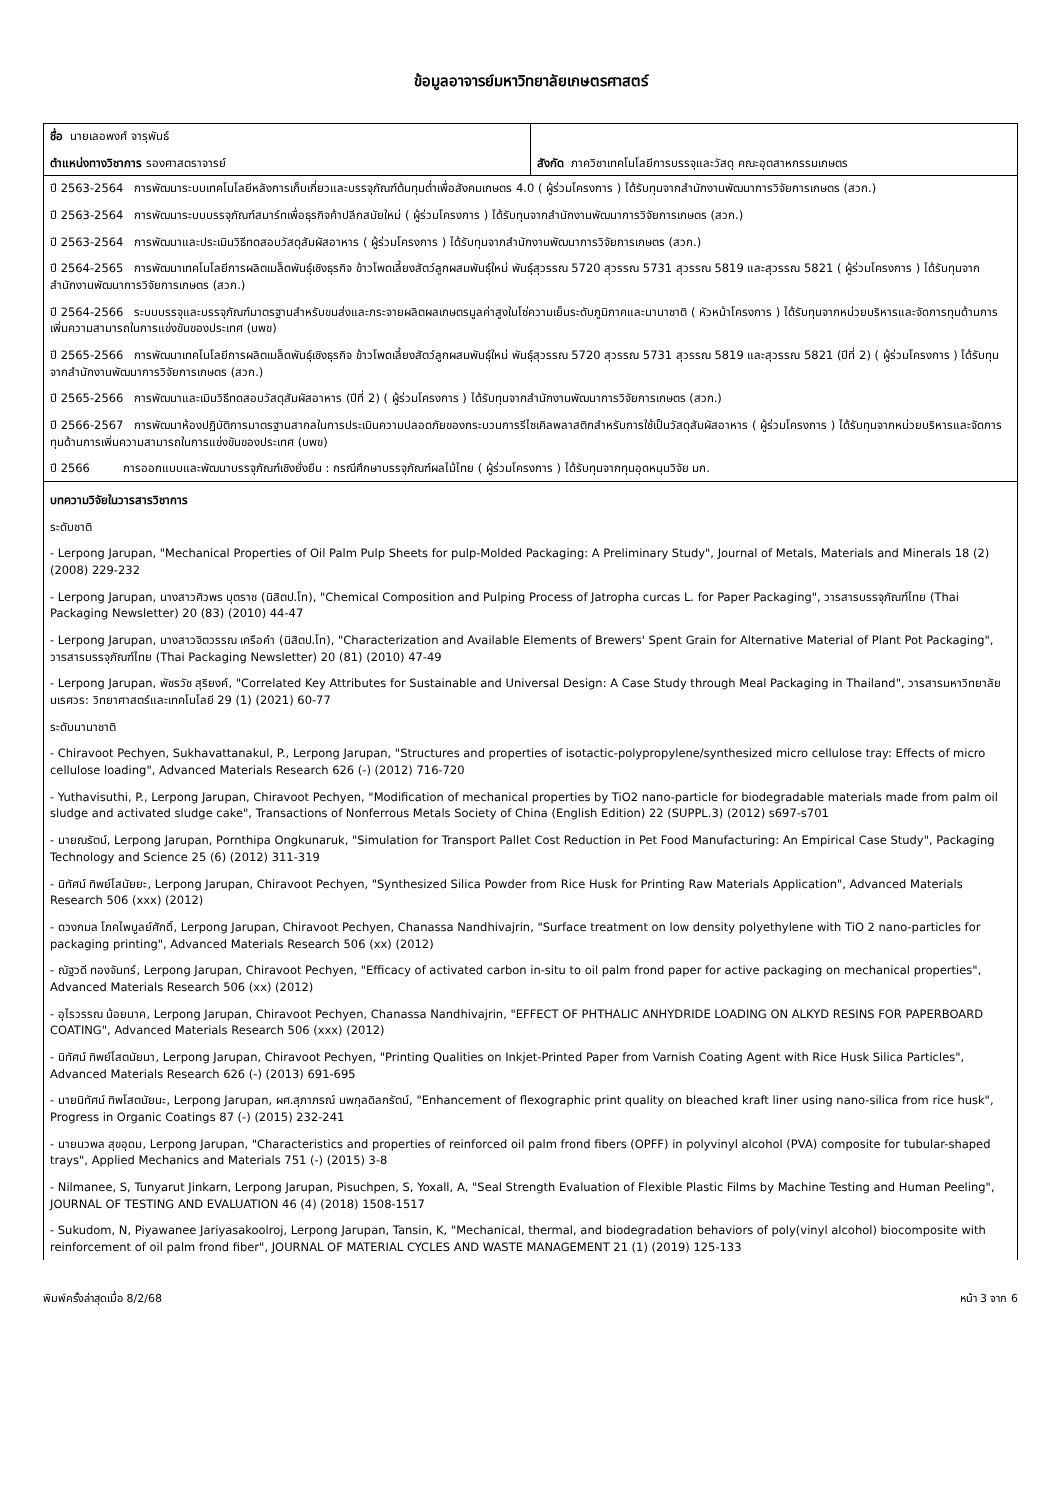ข้อมูลอาจารย์มหาวิทยาลัยเกษตรศาสตร์
| ชื่อ นายเลอพงศ์ จารุพันธ์ ตำแหน่งทางวิชาการ รองศาสตราจารย์ | สังกัด ภาควิชาเทคโนโลยีการบรรจุและวัสดุ คณะอุตสาหกรรมเกษตร |
| ปี 2563-2564 การพัฒนาระบบเทคโนโลยีหลังการเก็บเกี่ยวและบรรจุภัณฑ์ต้นทุนต่ำเพื่อสังคมเกษตร 4.0 ( ผู้ร่วมโครงการ ) ได้รับทุนจากสำนักงานพัฒนาการวิจัยการเกษตร (สวก.) ปี 2563-2564 การพัฒนาระบบบรรจุภัณฑ์สมาร์ทเพื่อธุรกิจค้าปลีกสมัยใหม่ ( ผู้ร่วมโครงการ ) ได้รับทุนจากสำนักงานพัฒนาการวิจัยการเกษตร (สวก.) ปี 2563-2564 การพัฒนาและประเมินวิธีทดสอบวัสดุสัมผัสอาหาร ( ผู้ร่วมโครงการ ) ได้รับทุนจากสำนักงานพัฒนาการวิจัยการเกษตร (สวก.) ปี 2564-2565 การพัฒนาเทคโนโลยีการผลิตเมล็ดพันธุ์เชิงธุรกิจ ข้าวโพดเลี้ยงสัตว์ลูกผสมพันธุ์ใหม่ พันธุ์สุวรรณ 5720 สุวรรณ 5731 สุวรรณ 5819 และสุวรรณ 5821 ( ผู้ร่วมโครงการ ) ได้รับทุนจากสำนักงานพัฒนาการวิจัยการเกษตร (สวก.) ปี 2564-2566 ระบบบรรจุและบรรจุภัณฑ์มาตรฐานสำหรับขนส่งและกระจายผลิตผลเกษตรมูลค่าสูงในโซ่ความเย็นระดับภูมิภาคและนานาชาติ ( หัวหน้าโครงการ ) ได้รับทุนจากหน่วยบริหารและจัดการทุนด้านการเพิ่มความสามารถในการแข่งขันของประเทศ (บพข) ปี 2565-2566 การพัฒนาเทคโนโลยีการผลิตเมล็ดพันธุ์เชิงธุรกิจ ข้าวโพดเลี้ยงสัตว์ลูกผสมพันธุ์ใหม่ พันธุ์สุวรรณ 5720 สุวรรณ 5731 สุวรรณ 5819 และสุวรรณ 5821 (ปีที่ 2) ( ผู้ร่วมโครงการ ) ได้รับทุนจากสำนักงานพัฒนาการวิจัยการเกษตร (สวก.) ปี 2565-2566 การพัฒนาและเมินวิธีทดสอบวัสดุสัมผัสอาหาร (ปีที่ 2) ( ผู้ร่วมโครงการ ) ได้รับทุนจากสำนักงานพัฒนาการวิจัยการเกษตร (สวก.) ปี 2566-2567 การพัฒนาห้องปฏิบัติการมาตรฐานสากลในการประเมินความปลอดภัยของกระบวนการรีไซเคิลพลาสติกสำหรับการใช้เป็นวัสดุสัมผัสอาหาร ( ผู้ร่วมโครงการ ) ได้รับทุนจากหน่วยบริหารและจัดการทุนด้านการเพิ่มความสามารถในการแข่งขันของประเทศ (บพข) ปี 2566 การออกแบบและพัฒนาบรรจุภัณฑ์เชิงยั่งยืน : กรณีศึกษาบรรจุภัณฑ์ผลไม้ไทย ( ผู้ร่วมโครงการ ) ได้รับทุนจากทุนอุดหนุนวิจัย มก. | |
| บทความวิจัยในวารสารวิชาการ ระดับชาติ - Lerpong Jarupan, "Mechanical Properties of Oil Palm Pulp Sheets for pulp-Molded Packaging: A Preliminary Study", Journal of Metals, Materials and Minerals 18 (2) (2008) 229-232 - Lerpong Jarupan, นางสาวศิวพร บุตราช (นิสิตป.โท), "Chemical Composition and Pulping Process of Jatropha curcas L. for Paper Packaging", วารสารบรรจุภัณฑ์ไทย (Thai Packaging Newsletter) 20 (83) (2010) 44-47 - Lerpong Jarupan, นางสาวจิตวรรณ เครือคำ (นิสิตป.โท), "Characterization and Available Elements of Brewers' Spent Grain for Alternative Material of Plant Pot Packaging", วารสารบรรจุภัณฑ์ไทย (Thai Packaging Newsletter) 20 (81) (2010) 47-49 - Lerpong Jarupan, พัชรวัช สุริยงค์, "Correlated Key Attributes for Sustainable and Universal Design: A Case Study through Meal Packaging in Thailand", วารสารมหาวิทยาลัยนเรศวร: วิทยาศาสตร์และเทคโนโลยี 29 (1) (2021) 60-77 ระดับนานาชาติ - Chiravoot Pechyen, Sukhavattanakul, P., Lerpong Jarupan, "Structures and properties of isotactic-polypropylene/synthesized micro cellulose tray: Effects of micro cellulose loading", Advanced Materials Research 626 (-) (2012) 716-720 - Yuthavisuthi, P., Lerpong Jarupan, Chiravoot Pechyen, "Modification of mechanical properties by TiO2 nano-particle for biodegradable materials made from palm oil sludge and activated sludge cake", Transactions of Nonferrous Metals Society of China (English Edition) 22 (SUPPL.3) (2012) s697-s701 - นายณรัตน์, Lerpong Jarupan, Pornthipa Ongkunaruk, "Simulation for Transport Pallet Cost Reduction in Pet Food Manufacturing: An Empirical Case Study", Packaging Technology and Science 25 (6) (2012) 311-319 - นิทัศน์ ทิพย์โสนัยยะ, Lerpong Jarupan, Chiravoot Pechyen, "Synthesized Silica Powder from Rice Husk for Printing Raw Materials Application", Advanced Materials Research 506 (xxx) (2012) - ดวงกมล โภคไพบูลย์ศักดิ์, Lerpong Jarupan, Chiravoot Pechyen, Chanassa Nandhivajrin, "Surface treatment on low density polyethylene with TiO 2 nano-particles for packaging printing", Advanced Materials Research 506 (xx) (2012) - ณัฐวดี ทองจันทร์, Lerpong Jarupan, Chiravoot Pechyen, "Efficacy of activated carbon in-situ to oil palm frond paper for active packaging on mechanical properties", Advanced Materials Research 506 (xx) (2012) - อุไรวรรณ น้อยนาค, Lerpong Jarupan, Chiravoot Pechyen, Chanassa Nandhivajrin, "EFFECT OF PHTHALIC ANHYDRIDE LOADING ON ALKYD RESINS FOR PAPERBOARD COATING", Advanced Materials Research 506 (xxx) (2012) - นิทัศน์ ทิพย์โสตนัยนา, Lerpong Jarupan, Chiravoot Pechyen, "Printing Qualities on Inkjet-Printed Paper from Varnish Coating Agent with Rice Husk Silica Particles", Advanced Materials Research 626 (-) (2013) 691-695 - นายนิทัศน์ ทิพโสตนัยนะ, Lerpong Jarupan, ผศ.สุภาภรณ์ นพกุลดิลกรัตน์, "Enhancement of flexographic print quality on bleached kraft liner using nano-silica from rice husk", Progress in Organic Coatings 87 (-) (2015) 232-241 - นายนวพล สุขอุดม, Lerpong Jarupan, "Characteristics and properties of reinforced oil palm frond fibers (OPFF) in polyvinyl alcohol (PVA) composite for tubular-shaped trays", Applied Mechanics and Materials 751 (-) (2015) 3-8 - Nilmanee, S, Tunyarut Jinkarn, Lerpong Jarupan, Pisuchpen, S, Yoxall, A, "Seal Strength Evaluation of Flexible Plastic Films by Machine Testing and Human Peeling", JOURNAL OF TESTING AND EVALUATION 46 (4) (2018) 1508-1517 - Sukudom, N, Piyawanee Jariyasakoolroj, Lerpong Jarupan, Tansin, K, "Mechanical, thermal, and biodegradation behaviors of poly(vinyl alcohol) biocomposite with reinforcement of oil palm frond fiber", JOURNAL OF MATERIAL CYCLES AND WASTE MANAGEMENT 21 (1) (2019) 125-133 | |
พิมพ์ครั้งล่าสุดเมื่อ 8/2/68 หน้า 3 จาก 6